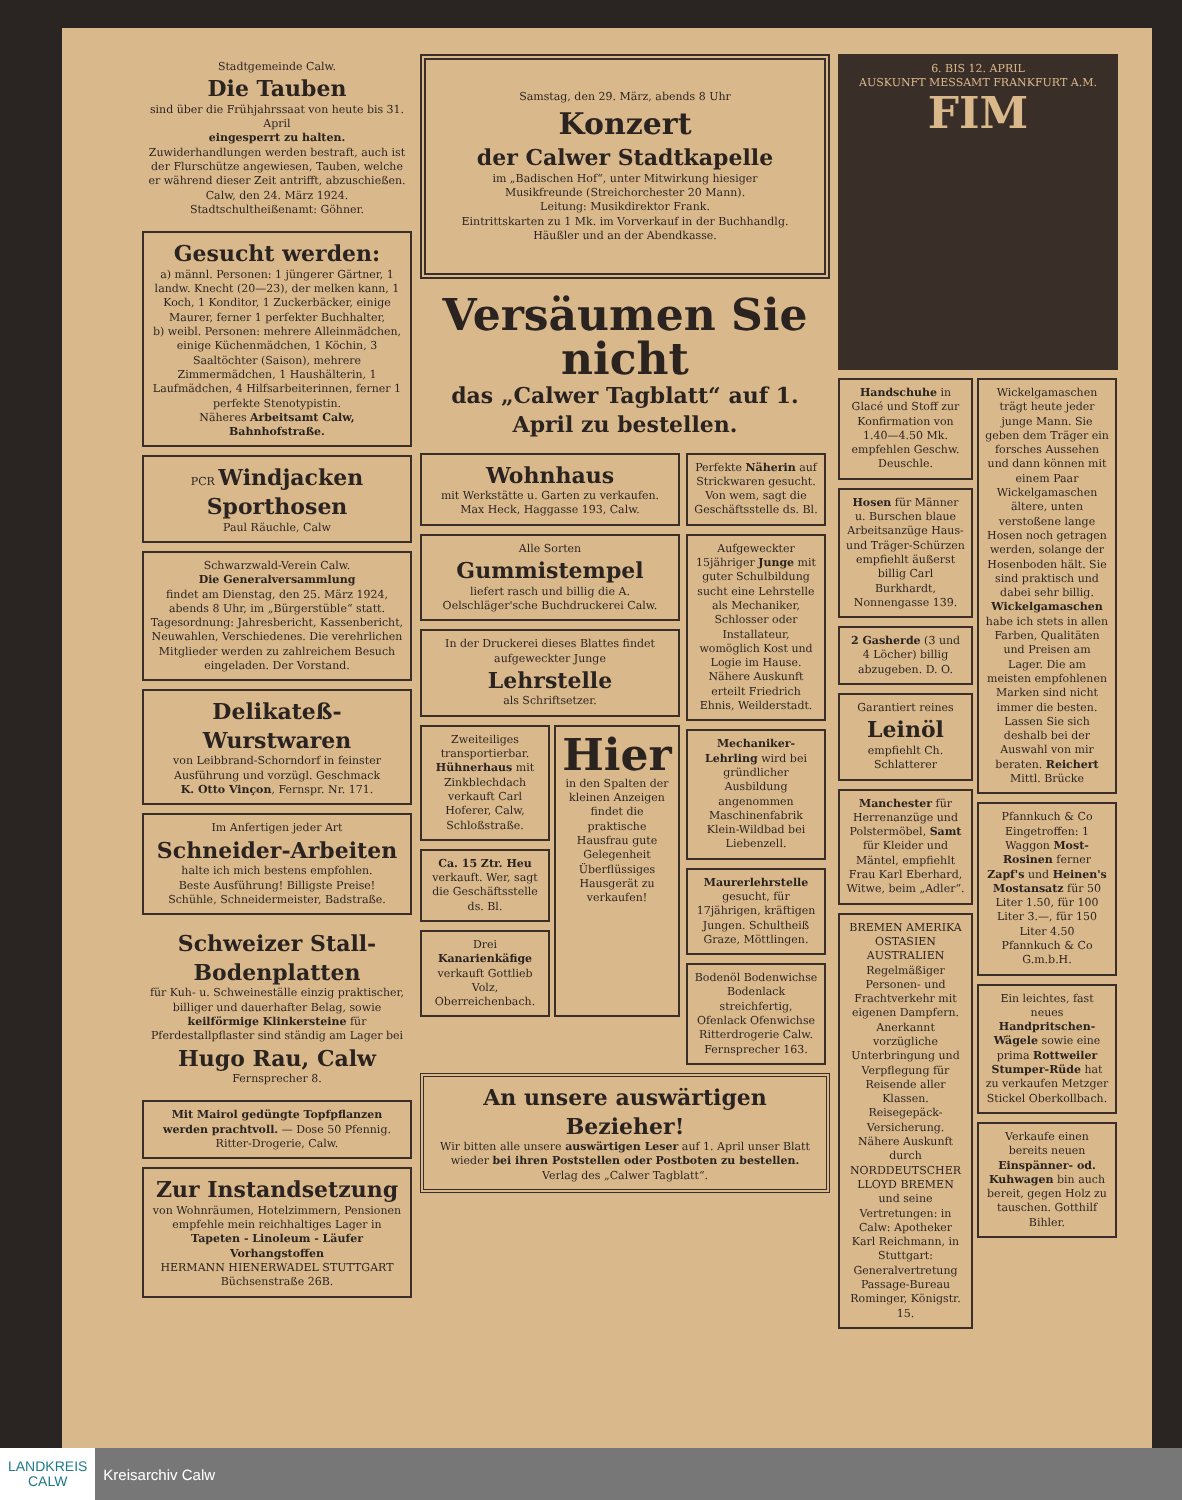Stadtgemeinde Calw.
Die Tauben
sind über die Frühjahrssaat von heute bis 31. April
eingesperrt zu halten.
Zuwiderhandlungen werden bestraft, auch ist der Flurschütze angewiesen, Tauben, welche er während dieser Zeit antrifft, abzuschießen.
Calw, den 24. März 1924. Stadtschultheißenamt: Göhner.
Gesucht werden:
a) männl. Personen: 1 jüngerer Gärtner, 1 landw. Knecht (20—23), der melken kann, 1 Koch, 1 Konditor, 1 Zuckerbäcker, einige Maurer, ferner 1 perfekter Buchhalter,
b) weibl. Personen: mehrere Alleinmädchen, einige Küchenmädchen, 1 Köchin, 3 Saaltöchter (Saison), mehrere Zimmermädchen, 1 Haushälterin, 1 Laufmädchen, 4 Hilfsarbeiterinnen, ferner 1 perfekte Stenotypistin.
Näheres Arbeitsamt Calw, Bahnhofstraße.
PCR Windjacken Sporthosen
Paul Räuchle, Calw
Schwarzwald-Verein Calw.
Die Generalversammlung
findet am Dienstag, den 25. März 1924, abends 8 Uhr, im „Bürgerstüble“ statt. Tagesordnung: Jahresbericht, Kassenbericht, Neuwahlen, Verschiedenes. Die verehrlichen Mitglieder werden zu zahlreichem Besuch eingeladen. Der Vorstand.
Delikateß-Wurstwaren
von Leibbrand-Schorndorf in feinster Ausführung und vorzügl. Geschmack
K. Otto Vinçon, Fernspr. Nr. 171.
Im Anfertigen jeder Art
Schneider-Arbeiten
halte ich mich bestens empfohlen.
Beste Ausführung! Billigste Preise!
Schühle, Schneidermeister, Badstraße.
Schweizer Stall-Bodenplatten
für Kuh- u. Schweineställe einzig praktischer, billiger und dauerhafter Belag, sowie keilförmige Klinkersteine für Pferdestallpflaster sind ständig am Lager bei
Hugo Rau, Calw
Fernsprecher 8.
Mit Mairol gedüngte Topfpflanzen werden prachtvoll. — Dose 50 Pfennig. Ritter-Drogerie, Calw.
Zur Instandsetzung
von Wohnräumen, Hotelzimmern, Pensionen empfehle mein reichhaltiges Lager in
Tapeten - Linoleum - Läufer Vorhangstoffen
HERMANN HIENERWADEL STUTTGART Büchsenstraße 26B.
Samstag, den 29. März, abends 8 Uhr
Konzert
der Calwer Stadtkapelle
im „Badischen Hof“, unter Mitwirkung hiesiger Musikfreunde (Streichorchester 20 Mann).
Leitung: Musikdirektor Frank.
Eintrittskarten zu 1 Mk. im Vorverkauf in der Buchhandlg. Häußler und an der Abendkasse.
Versäumen Sie nicht
das „Calwer Tagblatt“ auf 1. April zu bestellen.
Wohnhaus
mit Werkstätte u. Garten zu verkaufen.
Max Heck, Haggasse 193, Calw.
Alle Sorten
Gummistempel
liefert rasch und billig die A. Oelschläger'sche Buchdruckerei Calw.
In der Druckerei dieses Blattes findet aufgeweckter Junge
Lehrstelle
als Schriftsetzer.
Zweiteiliges transportierbar. Hühnerhaus mit Zinkblechdach verkauft Carl Hoferer, Calw, Schloßstraße.
Ca. 15 Ztr. Heu verkauft. Wer, sagt die Geschäftsstelle ds. Bl.
Drei Kanarienkäfige verkauft Gottlieb Volz, Oberreichenbach.
Hier
in den Spalten der kleinen Anzeigen findet die praktische Hausfrau gute Gelegenheit Überflüssiges Hausgerät zu verkaufen!
Perfekte Näherin auf Strickwaren gesucht. Von wem, sagt die Geschäftsstelle ds. Bl.
Aufgeweckter 15jähriger Junge mit guter Schulbildung sucht eine Lehrstelle als Mechaniker, Schlosser oder Installateur, womöglich Kost und Logie im Hause. Nähere Auskunft erteilt Friedrich Ehnis, Weilderstadt.
Mechaniker-Lehrling wird bei gründlicher Ausbildung angenommen Maschinenfabrik Klein-Wildbad bei Liebenzell.
Maurerlehrstelle gesucht, für 17jährigen, kräftigen Jungen. Schultheiß Graze, Möttlingen.
Bodenöl Bodenwichse Bodenlack streichfertig, Ofenlack Ofenwichse Ritterdrogerie Calw. Fernsprecher 163.
An unsere auswärtigen Bezieher!
Wir bitten alle unsere auswärtigen Leser auf 1. April unser Blatt wieder bei ihren Poststellen oder Postboten zu bestellen.
Verlag des „Calwer Tagblatt“.
6. BIS 12. APRIL
AUSKUNFT MESSAMT FRANKFURT A.M.
FIM
Handschuhe in Glacé und Stoff zur Konfirmation von 1.40—4.50 Mk. empfehlen Geschw. Deuschle.
Hosen für Männer u. Burschen blaue Arbeitsanzüge Haus- und Träger-Schürzen empfiehlt äußerst billig Carl Burkhardt, Nonnengasse 139.
2 Gasherde (3 und 4 Löcher) billig abzugeben. D. O.
Garantiert reines Leinöl empfiehlt Ch. Schlatterer
Manchester für Herrenanzüge und Polstermöbel, Samt für Kleider und Mäntel, empfiehlt Frau Karl Eberhard, Witwe, beim „Adler“.
BREMEN AMERIKA OSTASIEN AUSTRALIEN
Regelmäßiger Personen- und Frachtverkehr mit eigenen Dampfern. Anerkannt vorzügliche Unterbringung und Verpflegung für Reisende aller Klassen. Reisegepäck-Versicherung. Nähere Auskunft durch NORDDEUTSCHER LLOYD BREMEN und seine Vertretungen: in Calw: Apotheker Karl Reichmann, in Stuttgart: Generalvertretung Passage-Bureau Rominger, Königstr. 15.
Wickelgamaschen trägt heute jeder junge Mann. Sie geben dem Träger ein forsches Aussehen und dann können mit einem Paar Wickelgamaschen ältere, unten verstoßene lange Hosen noch getragen werden, solange der Hosenboden hält. Sie sind praktisch und dabei sehr billig. Wickelgamaschen habe ich stets in allen Farben, Qualitäten und Preisen am Lager. Die am meisten empfohlenen Marken sind nicht immer die besten. Lassen Sie sich deshalb bei der Auswahl von mir beraten. Reichert Mittl. Brücke
Pfannkuch & Co
Eingetroffen: 1 Waggon Most-Rosinen ferner Zapf's und Heinen's Mostansatz für 50 Liter 1.50, für 100 Liter 3.—, für 150 Liter 4.50
Pfannkuch & Co G.m.b.H.
Ein leichtes, fast neues Handpritschen-Wägele sowie eine prima Rottweiler Stumper-Rüde hat zu verkaufen Metzger Stickel Oberkollbach.
Verkaufe einen bereits neuen Einspänner- od. Kuhwagen bin auch bereit, gegen Holz zu tauschen. Gotthilf Bihler.
LANDKREIS
CALW
Kreisarchiv Calw